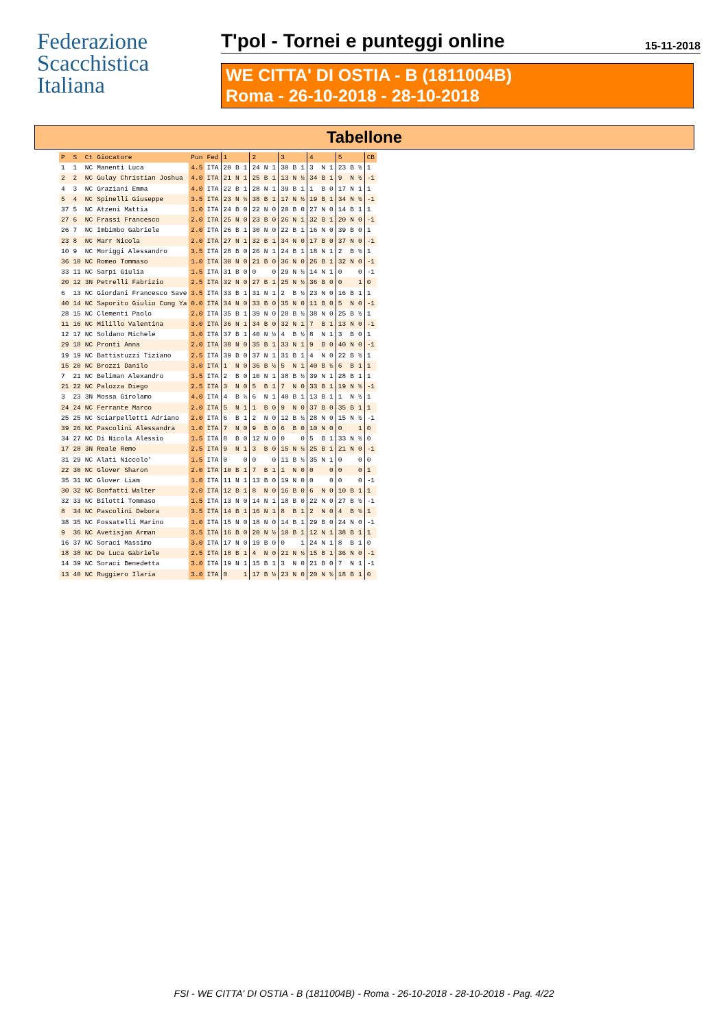Federazione
Scacchistica
Italiana
T'pol - Tornei e punteggi online
15-11-2018
WE CITTA' DI OSTIA - B (1811004B)
Roma - 26-10-2018 - 28-10-2018
Tabellone
| P | S | Ct | Giocatore | Pun | Fed | 1 | | | 2 | | | 3 | | | 4 | | | 5 | | | CB |
| --- | --- | --- | --- | --- | --- | --- | --- | --- | --- | --- | --- | --- | --- | --- | --- | --- | --- | --- | --- | --- | --- |
| 1 | 1 | NC | Manenti Luca | 4.5 | ITA | 20 | B | 1 | 24 | N | 1 | 30 | B | 1 | 3 | N | 1 | 23 | B | ½ | 1 |
| 2 | 2 | NC | Gulay Christian Joshua | 4.0 | ITA | 21 | N | 1 | 25 | B | 1 | 13 | N | ½ | 34 | B | 1 | 9 | N | ½ | -1 |
| 4 | 3 | NC | Graziani Emma | 4.0 | ITA | 22 | B | 1 | 28 | N | 1 | 39 | B | 1 | 1 | B | 0 | 17 | N | 1 | 1 |
| 5 | 4 | NC | Spinelli Giuseppe | 3.5 | ITA | 23 | N | ½ | 38 | B | 1 | 17 | N | ½ | 19 | B | 1 | 34 | N | ½ | -1 |
| 37 | 5 | NC | Atzeni Mattia | 1.0 | ITA | 24 | B | 0 | 22 | N | 0 | 20 | B | 0 | 27 | N | 0 | 14 | B | 1 | 1 |
| 27 | 6 | NC | Frassi Francesco | 2.0 | ITA | 25 | N | 0 | 23 | B | 0 | 26 | N | 1 | 32 | B | 1 | 20 | N | 0 | -1 |
| 26 | 7 | NC | Imbimbo Gabriele | 2.0 | ITA | 26 | B | 1 | 30 | N | 0 | 22 | B | 1 | 16 | N | 0 | 39 | B | 0 | 1 |
| 23 | 8 | NC | Marr Nicola | 2.0 | ITA | 27 | N | 1 | 32 | B | 1 | 34 | N | 0 | 17 | B | 0 | 37 | N | 0 | -1 |
| 10 | 9 | NC | Moriggi Alessandro | 3.5 | ITA | 28 | B | 0 | 26 | N | 1 | 24 | B | 1 | 18 | N | 1 | 2 | B | ½ | 1 |
| 36 | 10 | NC | Romeo Tommaso | 1.0 | ITA | 30 | N | 0 | 21 | B | 0 | 36 | N | 0 | 26 | B | 1 | 32 | N | 0 | -1 |
| 33 | 11 | NC | Sarpi Giulia | 1.5 | ITA | 31 | B | 0 | 0 | | 0 | 29 | N | ½ | 14 | N | 1 | 0 | | 0 | -1 |
| 20 | 12 | 3N | Petrelli Fabrizio | 2.5 | ITA | 32 | N | 0 | 27 | B | 1 | 25 | N | ½ | 36 | B | 0 | 0 | | 1 | 0 |
| 6 | 13 | NC | Giordani Francesco Save | 3.5 | ITA | 33 | B | 1 | 31 | N | 1 | 2 | B | ½ | 23 | N | 0 | 16 | B | 1 | 1 |
| 40 | 14 | NC | Saporito Giulio Cong Ya | 0.0 | ITA | 34 | N | 0 | 33 | B | 0 | 35 | N | 0 | 11 | B | 0 | 5 | N | 0 | -1 |
| 28 | 15 | NC | Clementi Paolo | 2.0 | ITA | 35 | B | 1 | 39 | N | 0 | 28 | B | ½ | 38 | N | 0 | 25 | B | ½ | 1 |
| 11 | 16 | NC | Milillo Valentina | 3.0 | ITA | 36 | N | 1 | 34 | B | 0 | 32 | N | 1 | 7 | B | 1 | 13 | N | 0 | -1 |
| 12 | 17 | NC | Soldano Michele | 3.0 | ITA | 37 | B | 1 | 40 | N | ½ | 4 | B | ½ | 8 | N | 1 | 3 | B | 0 | 1 |
| 29 | 18 | NC | Pronti Anna | 2.0 | ITA | 38 | N | 0 | 35 | B | 1 | 33 | N | 1 | 9 | B | 0 | 40 | N | 0 | -1 |
| 19 | 19 | NC | Battistuzzi Tiziano | 2.5 | ITA | 39 | B | 0 | 37 | N | 1 | 31 | B | 1 | 4 | N | 0 | 22 | B | ½ | 1 |
| 15 | 20 | NC | Brozzi Danilo | 3.0 | ITA | 1 | N | 0 | 36 | B | ½ | 5 | N | 1 | 40 | B | ½ | 6 | B | 1 | 1 |
| 7 | 21 | NC | Beliman Alexandro | 3.5 | ITA | 2 | B | 0 | 10 | N | 1 | 38 | B | ½ | 39 | N | 1 | 28 | B | 1 | 1 |
| 21 | 22 | NC | Palozza Diego | 2.5 | ITA | 3 | N | 0 | 5 | B | 1 | 7 | N | 0 | 33 | B | 1 | 19 | N | ½ | -1 |
| 3 | 23 | 3N | Mossa Girolamo | 4.0 | ITA | 4 | B | ½ | 6 | N | 1 | 40 | B | 1 | 13 | B | 1 | 1 | N | ½ | 1 |
| 24 | 24 | NC | Ferrante Marco | 2.0 | ITA | 5 | N | 1 | 1 | B | 0 | 9 | N | 0 | 37 | B | 0 | 35 | B | 1 | 1 |
| 25 | 25 | NC | Sciarpelletti Adriano | 2.0 | ITA | 6 | B | 1 | 2 | N | 0 | 12 | B | ½ | 28 | N | 0 | 15 | N | ½ | -1 |
| 39 | 26 | NC | Pascolini Alessandra | 1.0 | ITA | 7 | N | 0 | 9 | B | 0 | 6 | B | 0 | 10 | N | 0 | 0 | | 1 | 0 |
| 34 | 27 | NC | Di Nicola Alessio | 1.5 | ITA | 8 | B | 0 | 12 | N | 0 | 0 | | 0 | 5 | B | 1 | 33 | N | ½ | 0 |
| 17 | 28 | 3N | Reale Remo | 2.5 | ITA | 9 | N | 1 | 3 | B | 0 | 15 | N | ½ | 25 | B | 1 | 21 | N | 0 | -1 |
| 31 | 29 | NC | Alati Niccolo' | 1.5 | ITA | 0 | | 0 | 0 | | 0 | 11 | B | ½ | 35 | N | 1 | 0 | | 0 | 0 |
| 22 | 30 | NC | Glover Sharon | 2.0 | ITA | 10 | B | 1 | 7 | B | 1 | 1 | N | 0 | 0 | | 0 | 0 | | 0 | 1 |
| 35 | 31 | NC | Glover Liam | 1.0 | ITA | 11 | N | 1 | 13 | B | 0 | 19 | N | 0 | 0 | | 0 | 0 | | 0 | -1 |
| 30 | 32 | NC | Bonfatti Walter | 2.0 | ITA | 12 | B | 1 | 8 | N | 0 | 16 | B | 0 | 6 | N | 0 | 10 | B | 1 | 1 |
| 32 | 33 | NC | Bilotti Tommaso | 1.5 | ITA | 13 | N | 0 | 14 | N | 1 | 18 | B | 0 | 22 | N | 0 | 27 | B | ½ | -1 |
| 8 | 34 | NC | Pascolini Debora | 3.5 | ITA | 14 | B | 1 | 16 | N | 1 | 8 | B | 1 | 2 | N | 0 | 4 | B | ½ | 1 |
| 38 | 35 | NC | Fossatelli Marino | 1.0 | ITA | 15 | N | 0 | 18 | N | 0 | 14 | B | 1 | 29 | B | 0 | 24 | N | 0 | -1 |
| 9 | 36 | NC | Avetisjan Arman | 3.5 | ITA | 16 | B | 0 | 20 | N | ½ | 10 | B | 1 | 12 | N | 1 | 38 | B | 1 | 1 |
| 16 | 37 | NC | Soraci Massimo | 3.0 | ITA | 17 | N | 0 | 19 | B | 0 | 0 | | 1 | 24 | N | 1 | 8 | B | 1 | 0 |
| 18 | 38 | NC | De Luca Gabriele | 2.5 | ITA | 18 | B | 1 | 4 | N | 0 | 21 | N | ½ | 15 | B | 1 | 36 | N | 0 | -1 |
| 14 | 39 | NC | Soraci Benedetta | 3.0 | ITA | 19 | N | 1 | 15 | B | 1 | 3 | N | 0 | 21 | B | 0 | 7 | N | 1 | -1 |
| 13 | 40 | NC | Ruggiero Ilaria | 3.0 | ITA | 0 | | 1 | 17 | B | ½ | 23 | N | 0 | 20 | N | ½ | 18 | B | 1 | 0 |
FSI - WE CITTA' DI OSTIA - B (1811004B) - Roma - 26-10-2018 - 28-10-2018 - Pag. 4/22